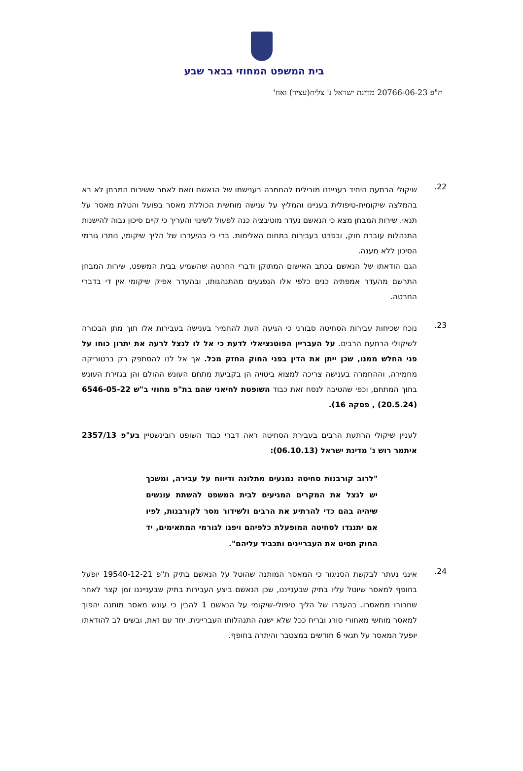בית המשפט המחוזי בבאר שבע
ת"פ 20766-06-23 מדינת ישראל נ' צליח(עציר) ואח'
22.
שיקולי הרתעת היחיד בענייננו מובילים להחמרה בענישתו של הנאשם וזאת לאחר ששירות המבחן לא בא בהמלצה שיקומית-טיפולית בעניינו והמליץ על ענישה מוחשית הכוללת מאסר בפועל והטלת מאסר על תנאי. שירות המבחן מצא כי הנאשם נעדר מוטיבציה כנה לפעול לשינוי והעריך כי קיים סיכון גבוה להישנות התנהלות עוברת חוק, ובפרט בעבירות בתחום האלימות. ברי כי בהיעדרו של הליך שיקומי, נותרו גורמי הסיכון ללא מענה.
הגם הודאתו של הנאשם בכתב האישום המתוקן ודברי החרטה שהשמיע בבית המשפט, שירות המבחן התרשם מהעדר אמפתיה כנים כלפי אלו הנפגעים מהתנהגותו, ובהעדר אפיק שיקומי אין די בדברי החרטה.
23.
נוכח שכיחות עבירות הסחיטה סבורני כי הגיעה העת להחמיר בענישה בעבירות אלו תוך מתן הבכורה לשיקולי הרתעת הרבים. על העבריין הפוטנציאלי לדעת כי אל לו לנצל לרעה את יתרון כוחו על פני החלש ממנו, שכן ייתן את הדין בפני החוק החזק מכל. אך אל לנו להסתפק רק ברטוריקה מחמירה, וההחמרה בענישה צריכה למצוא ביטויה הן בקביעת מתחם העונש ההולם והן בגזירת העונש בתוך המתחם, וכפי שהטיבה לנסח זאת כבוד השופטת לחיאני שהם בת"פ מחוזי ב"ש 6546-05-22 (20.5.24) , פסקה 16).
לעניין שיקולי הרתעת הרבים בעבירת הסחיטה ראה דברי כבוד השופט רובינשטיין בע"פ 2357/13 איתמר רוש נ' מדינת ישראל (06.10.13):
"לרוב קורבנות סחיטה נמנעים מתלונה ודיווח על עבירה, ומשכך יש לנצל את המקרים המגיעים לבית המשפט להשתת עונשים שיהיה בהם כדי להרתיע את הרבים ולשידור מסר לקורבנות, לפיו אם יתנגדו לסחיטה המופעלת כלפיהם ויפנו לגורמי המתאימים, יד החוק תסיט את העבריינים ותכביד עליהם".
24.
אינני נעתר לבקשת הסניגור כי המאסר המותנה שהוטל על הנאשם בתיק ת"פ 19540-12-21 יופעל בחופף למאסר שיוטל עליו בתיק שבענייננו, שכן הנאשם ביצע העבירות בתיק שבענייננו זמן קצר לאחר שחרורו ממאסרו. בהעדרו של הליך טיפולי-שיקומי על הנאשם 1 להבין כי עונש מאסר מותנה יהפוך למאסר מוחשי מאחורי סורג ובריח ככל שלא ישנה התנהלותו העבריינית. יחד עם זאת, ובשים לב להודאתו יופעל המאסר על תנאי 6 חודשים במצטבר והיתרה בחופף.